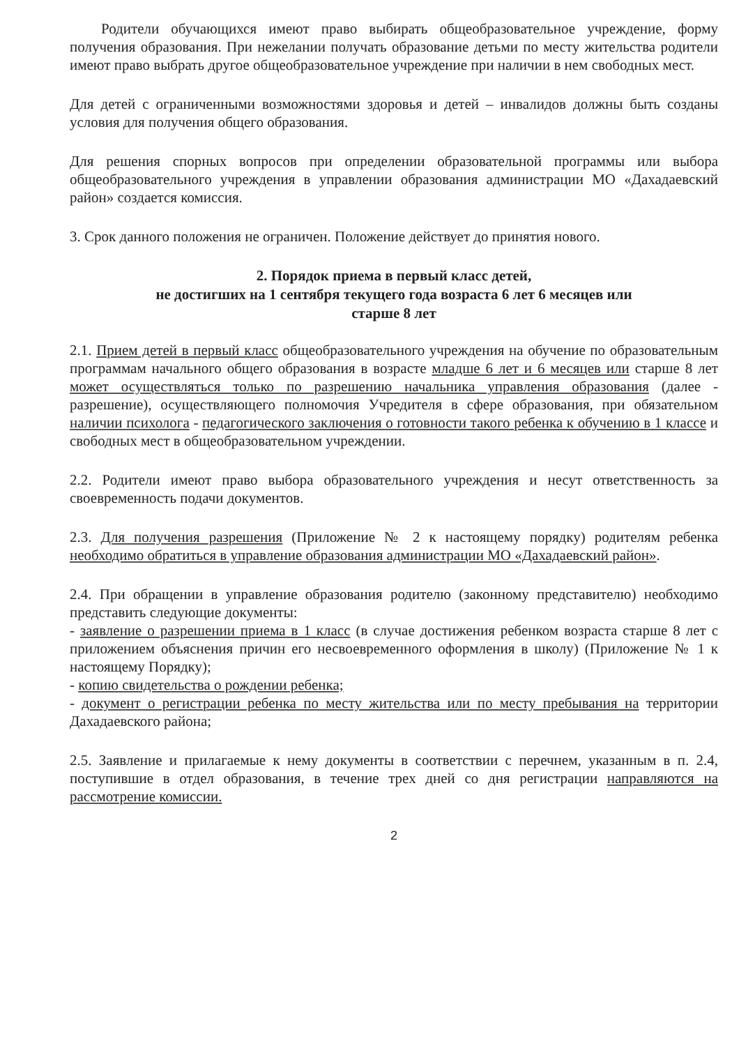Родители обучающихся имеют право выбирать общеобразовательное учреждение, форму получения образования. При нежелании получать образование детьми по месту жительства родители имеют право выбрать другое общеобразовательное учреждение при наличии в нем свободных мест.
Для детей с ограниченными возможностями здоровья и детей – инвалидов должны быть созданы условия для получения общего образования.
Для решения спорных вопросов при определении образовательной программы или выбора общеобразовательного учреждения в управлении образования администрации МО «Дахадаевский район» создается комиссия.
3. Срок данного положения не ограничен. Положение действует до принятия нового.
2. Порядок приема в первый класс детей,
не достигших на 1 сентября текущего года возраста 6 лет 6 месяцев или
старше 8 лет
2.1. Прием детей в первый класс общеобразовательного учреждения на обучение по образовательным программам начального общего образования в возрасте младше 6 лет и 6 месяцев или старше 8 лет может осуществляться только по разрешению начальника управления образования (далее - разрешение), осуществляющего полномочия Учредителя в сфере образования, при обязательном наличии психолога - педагогического заключения о готовности такого ребенка к обучению в 1 классе и свободных мест в общеобразовательном учреждении.
2.2. Родители имеют право выбора образовательного учреждения и несут ответственность за своевременность подачи документов.
2.3. Для получения разрешения (Приложение № 2 к настоящему порядку) родителям ребенка необходимо обратиться в управление образования администрации МО «Дахадаевский район».
2.4. При обращении в управление образования родителю (законному представителю) необходимо представить следующие документы:
- заявление о разрешении приема в 1 класс (в случае достижения ребенком возраста старше 8 лет с приложением объяснения причин его несвоевременного оформления в школу) (Приложение № 1 к настоящему Порядку);
- копию свидетельства о рождении ребенка;
- документ о регистрации ребенка по месту жительства или по месту пребывания на территории Дахадаевского района;
2.5. Заявление и прилагаемые к нему документы в соответствии с перечнем, указанным в п. 2.4, поступившие в отдел образования, в течение трех дней со дня регистрации направляются на рассмотрение комиссии.
2